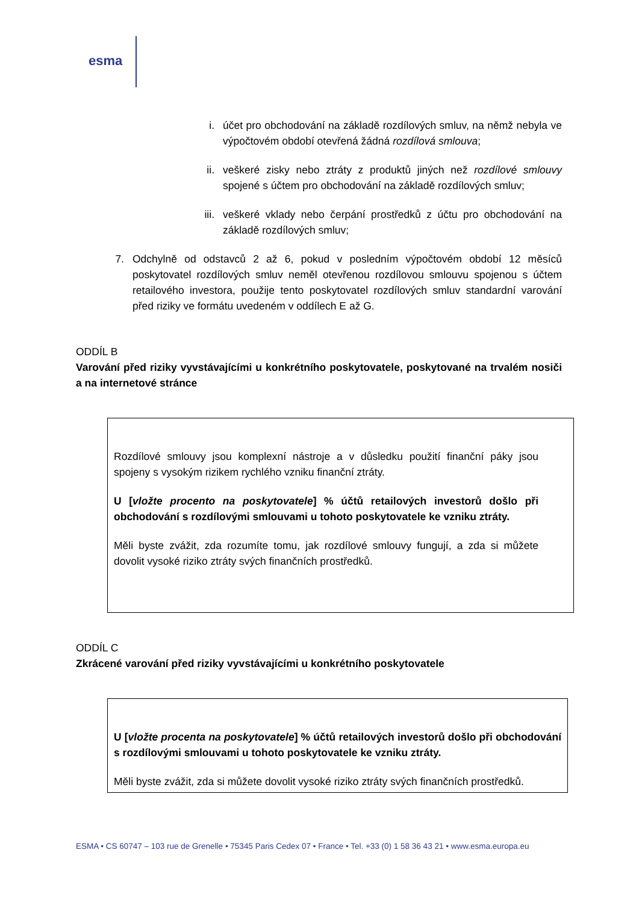esma
i. účet pro obchodování na základě rozdílových smluv, na němž nebyla ve výpočtovém období otevřená žádná rozdílová smlouva;
ii. veškeré zisky nebo ztráty z produktů jiných než rozdílové smlouvy spojené s účtem pro obchodování na základě rozdílových smluv;
iii. veškeré vklady nebo čerpání prostředků z účtu pro obchodování na základě rozdílových smluv;
7. Odchylně od odstavců 2 až 6, pokud v posledním výpočtovém období 12 měsíců poskytovatel rozdílových smluv neměl otevřenou rozdílovou smlouvu spojenou s účtem retailového investora, použije tento poskytovatel rozdílových smluv standardní varování před riziky ve formátu uvedeném v oddílech E až G.
ODDÍL B
Varování před riziky vyvstávajícími u konkrétního poskytovatele, poskytované na trvalém nosiči a na internetové stránce
Rozdílové smlouvy jsou komplexní nástroje a v důsledku použití finanční páky jsou spojeny s vysokým rizikem rychlého vzniku finanční ztráty.
U [vložte procento na poskytovatele] % účtů retailových investorů došlo při obchodování s rozdílovými smlouvami u tohoto poskytovatele ke vzniku ztráty.
Měli byste zvážit, zda rozumíte tomu, jak rozdílové smlouvy fungují, a zda si můžete dovolit vysoké riziko ztráty svých finančních prostředků.
ODDÍL C
Zkrácené varování před riziky vyvstávajícími u konkrétního poskytovatele
U [vložte procenta na poskytovatele] % účtů retailových investorů došlo při obchodování s rozdílovými smlouvami u tohoto poskytovatele ke vzniku ztráty.
Měli byste zvážit, zda si můžete dovolit vysoké riziko ztráty svých finančních prostředků.
ESMA • CS 60747 – 103 rue de Grenelle • 75345 Paris Cedex 07 • France • Tel. +33 (0) 1 58 36 43 21 • www.esma.europa.eu